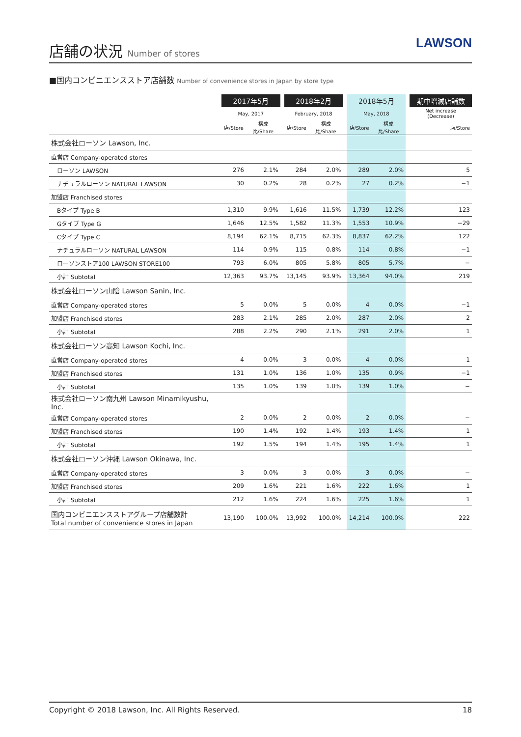店舗の状況 Number of stores
LAWSON
■国内コンビニエンスストア店舗数 Number of convenience stores in Japan by store type
| | 2017年5月 | | | 2018年2月 | | | 2018年5月 | | | 期中増減店舗数 |
| --- | --- | --- | --- | --- | --- | --- | --- | --- | --- | --- |
| | May, 2017 | | | February, 2018 | | | May, 2018 | | | Net increase (Decrease) |
| | 店/Store | 構成比/Share | | 店/Store | 構成比/Share | | 店/Store | 構成比/Share | | 店/Store |
| 株式会社ローソン Lawson, Inc. | | | | | | | | | | |
| 直営店 Company-operated stores | | | | | | | | | | |
| ローソン LAWSON | 276 | 2.1% | | 284 | 2.0% | | 289 | 2.0% | | 5 |
| ナチュラルローソン NATURAL LAWSON | 30 | 0.2% | | 28 | 0.2% | | 27 | 0.2% | | −1 |
| 加盟店 Franchised stores | | | | | | | | | | |
| Bタイプ Type B | 1,310 | 9.9% | | 1,616 | 11.5% | | 1,739 | 12.2% | | 123 |
| Gタイプ Type G | 1,646 | 12.5% | | 1,582 | 11.3% | | 1,553 | 10.9% | | −29 |
| Cタイプ Type C | 8,194 | 62.1% | | 8,715 | 62.3% | | 8,837 | 62.2% | | 122 |
| ナチュラルローソン NATURAL LAWSON | 114 | 0.9% | | 115 | 0.8% | | 114 | 0.8% | | −1 |
| ローソンストア100 LAWSON STORE100 | 793 | 6.0% | | 805 | 5.8% | | 805 | 5.7% | | − |
| 小計 Subtotal | 12,363 | 93.7% | | 13,145 | 93.9% | | 13,364 | 94.0% | | 219 |
| 株式会社ローソン山陰 Lawson Sanin, Inc. | | | | | | | | | | |
| 直営店 Company-operated stores | 5 | 0.0% | | 5 | 0.0% | | 4 | 0.0% | | −1 |
| 加盟店 Franchised stores | 283 | 2.1% | | 285 | 2.0% | | 287 | 2.0% | | 2 |
| 小計 Subtotal | 288 | 2.2% | | 290 | 2.1% | | 291 | 2.0% | | 1 |
| 株式会社ローソン高知 Lawson Kochi, Inc. | | | | | | | | | | |
| 直営店 Company-operated stores | 4 | 0.0% | | 3 | 0.0% | | 4 | 0.0% | | 1 |
| 加盟店 Franchised stores | 131 | 1.0% | | 136 | 1.0% | | 135 | 0.9% | | −1 |
| 小計 Subtotal | 135 | 1.0% | | 139 | 1.0% | | 139 | 1.0% | | − |
| 株式会社ローソン南九州 Lawson Minamikyushu, Inc. | | | | | | | | | | |
| 直営店 Company-operated stores | 2 | 0.0% | | 2 | 0.0% | | 2 | 0.0% | | − |
| 加盟店 Franchised stores | 190 | 1.4% | | 192 | 1.4% | | 193 | 1.4% | | 1 |
| 小計 Subtotal | 192 | 1.5% | | 194 | 1.4% | | 195 | 1.4% | | 1 |
| 株式会社ローソン沖縄 Lawson Okinawa, Inc. | | | | | | | | | | |
| 直営店 Company-operated stores | 3 | 0.0% | | 3 | 0.0% | | 3 | 0.0% | | − |
| 加盟店 Franchised stores | 209 | 1.6% | | 221 | 1.6% | | 222 | 1.6% | | 1 |
| 小計 Subtotal | 212 | 1.6% | | 224 | 1.6% | | 225 | 1.6% | | 1 |
| 国内コンビニエンスストアグループ店舗数計 Total number of convenience stores in Japan | 13,190 | 100.0% | | 13,992 | 100.0% | | 14,214 | 100.0% | | 222 |
Copyright © 2018 Lawson, Inc. All Rights Reserved. 18